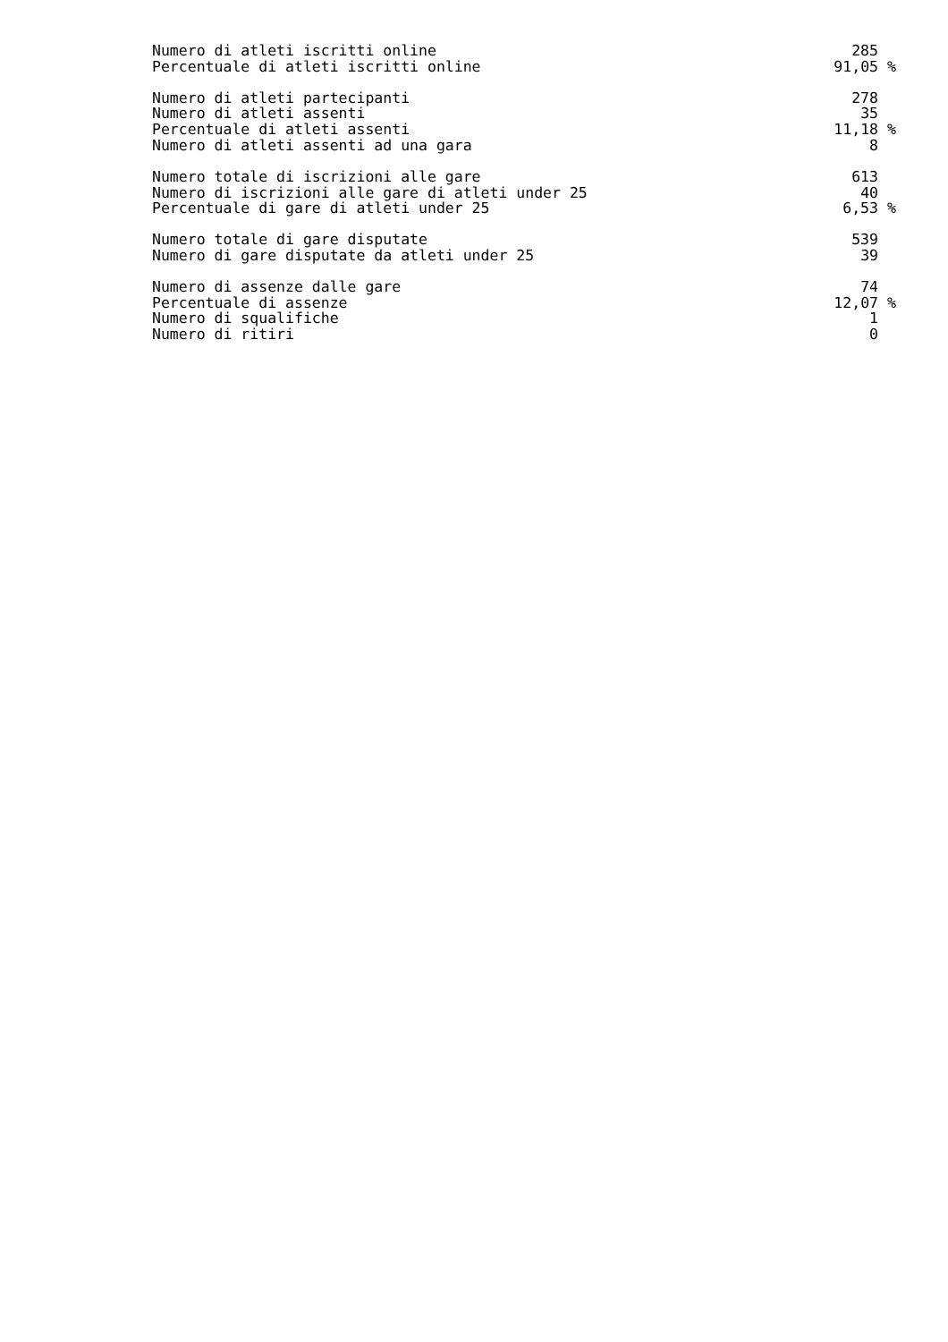| Numero di atleti iscritti online | 285 | |
| Percentuale di atleti iscritti online | 91,05 | % |
| Numero di atleti partecipanti | 278 | |
| Numero di atleti assenti | 35 | |
| Percentuale di atleti assenti | 11,18 | % |
| Numero di atleti assenti ad una gara | 8 | |
| Numero totale di iscrizioni alle gare | 613 | |
| Numero di iscrizioni alle gare di atleti under 25 | 40 | |
| Percentuale di gare di atleti under 25 | 6,53 | % |
| Numero totale di gare disputate | 539 | |
| Numero di gare disputate da atleti under 25 | 39 | |
| Numero di assenze dalle gare | 74 | |
| Percentuale di assenze | 12,07 | % |
| Numero di squalifiche | 1 | |
| Numero di ritiri | 0 | |